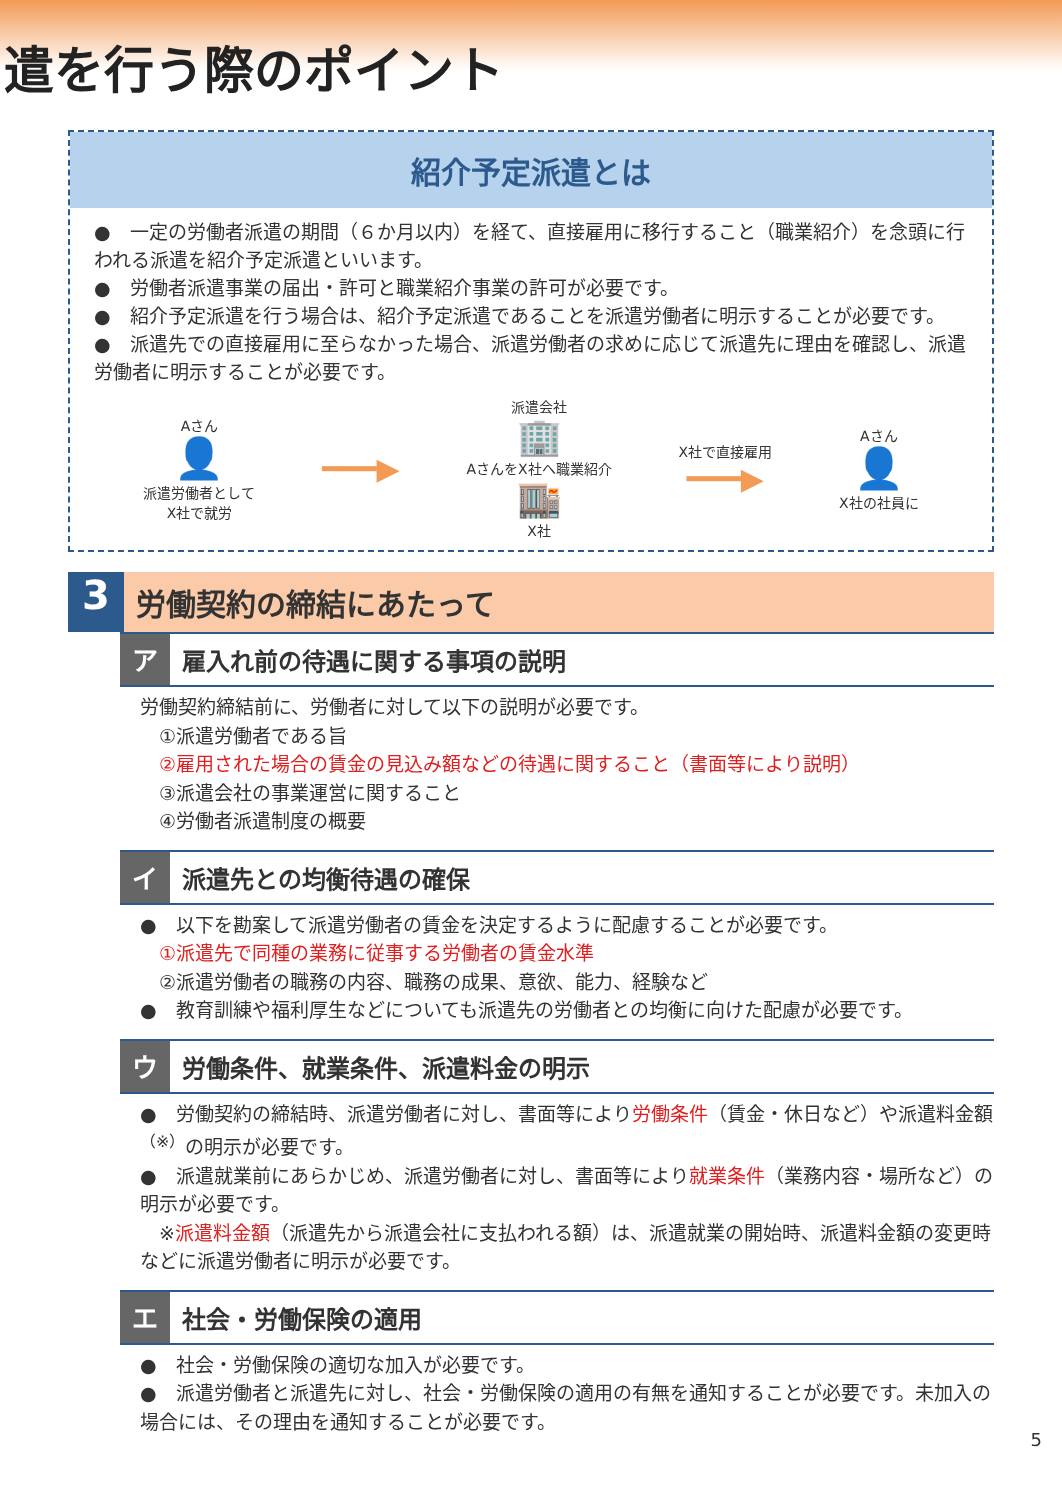遣を行う際のポイント
紹介予定派遣とは
●　一定の労働者派遣の期間（６か月以内）を経て、直接雇用に移行すること（職業紹介）を念頭に行われる派遣を紹介予定派遣といいます。
●　労働者派遣事業の届出・許可と職業紹介事業の許可が必要です。
●　紹介予定派遣を行う場合は、紹介予定派遣であることを派遣労働者に明示することが必要です。
●　派遣先での直接雇用に至らなかった場合、派遣労働者の求めに応じて派遣先に理由を確認し、派遣労働者に明示することが必要です。
Aさん
👤
派遣労働者として
X社で就労
━━━▶
派遣会社
🏢
AさんをX社へ職業紹介
🏬
X社
X社で直接雇用
━━━▶
Aさん
👤
X社の社員に
3
労働契約の締結にあたって
ア 雇入れ前の待遇に関する事項の説明
労働契約締結前に、労働者に対して以下の説明が必要です。
　①派遣労働者である旨
　②雇用された場合の賃金の見込み額などの待遇に関すること（書面等により説明）
　③派遣会社の事業運営に関すること
　④労働者派遣制度の概要
イ 派遣先との均衡待遇の確保
●　以下を勘案して派遣労働者の賃金を決定するように配慮することが必要です。
　①派遣先で同種の業務に従事する労働者の賃金水準
　②派遣労働者の職務の内容、職務の成果、意欲、能力、経験など
●　教育訓練や福利厚生などについても派遣先の労働者との均衡に向けた配慮が必要です。
ウ 労働条件、就業条件、派遣料金の明示
●　労働契約の締結時、派遣労働者に対し、書面等により労働条件（賃金・休日など）や派遣料金額<sup>（※）</sup>の明示が必要です。
●　派遣就業前にあらかじめ、派遣労働者に対し、書面等により就業条件（業務内容・場所など）の明示が必要です。
　※派遣料金額（派遣先から派遣会社に支払われる額）は、派遣就業の開始時、派遣料金額の変更時などに派遣労働者に明示が必要です。
エ 社会・労働保険の適用
●　社会・労働保険の適切な加入が必要です。
●　派遣労働者と派遣先に対し、社会・労働保険の適用の有無を通知することが必要です。未加入の場合には、その理由を通知することが必要です。
5